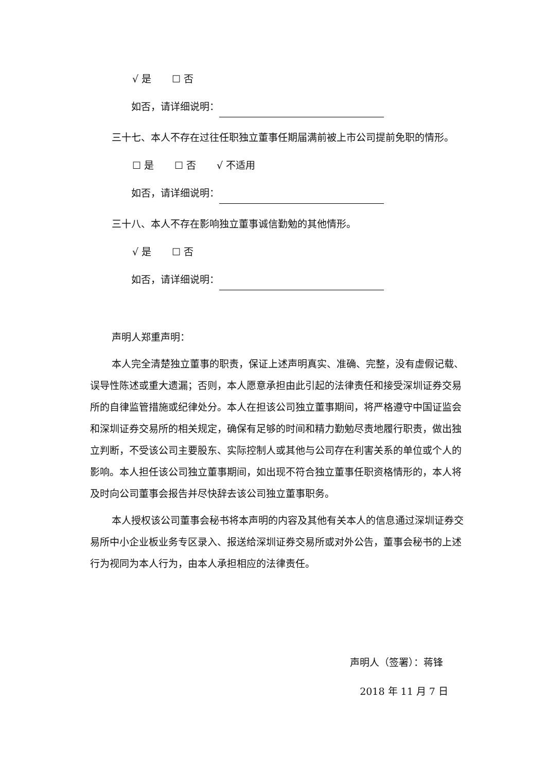√ 是 ☐ 否
如否，请详细说明：
三十七、本人不存在过往任职独立董事任期届满前被上市公司提前免职的情形。
☐ 是 ☐ 否 √ 不适用
如否，请详细说明：
三十八、本人不存在影响独立董事诚信勤勉的其他情形。
√ 是 ☐ 否
如否，请详细说明：
声明人郑重声明：
本人完全清楚独立董事的职责，保证上述声明真实、准确、完整，没有虚假记载、误导性陈述或重大遗漏；否则，本人愿意承担由此引起的法律责任和接受深圳证券交易所的自律监管措施或纪律处分。本人在担该公司独立董事期间，将严格遵守中国证监会和深圳证券交易所的相关规定，确保有足够的时间和精力勤勉尽责地履行职责，做出独立判断，不受该公司主要股东、实际控制人或其他与公司存在利害关系的单位或个人的影响。本人担任该公司独立董事期间，如出现不符合独立董事任职资格情形的，本人将及时向公司董事会报告并尽快辞去该公司独立董事职务。
本人授权该公司董事会秘书将本声明的内容及其他有关本人的信息通过深圳证券交易所中小企业板业务专区录入、报送给深圳证券交易所或对外公告，董事会秘书的上述行为视同为本人行为，由本人承担相应的法律责任。
声明人（签署）：蒋锋
2018 年 11 月 7 日